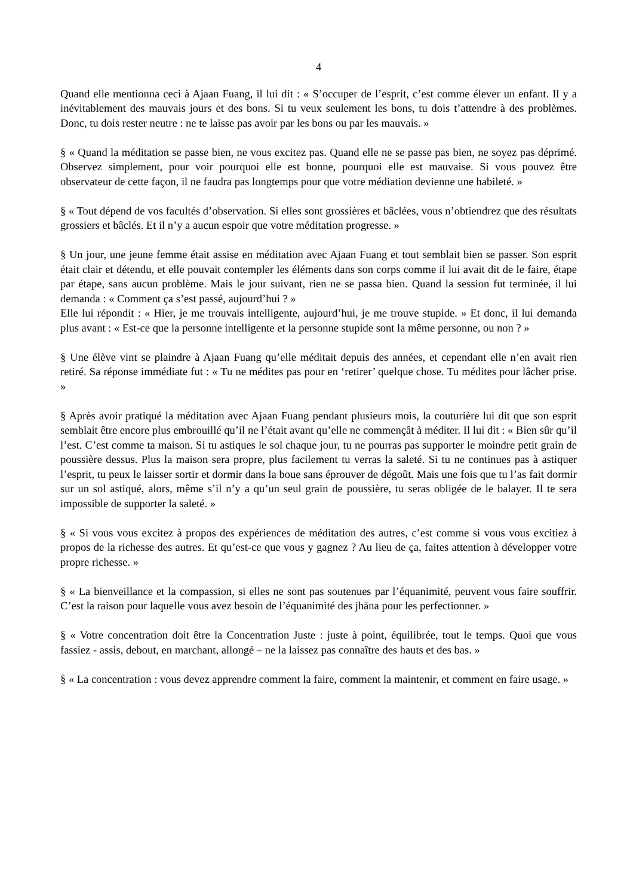4
Quand elle mentionna ceci à Ajaan Fuang, il lui dit : « S’occuper de l’esprit, c’est comme élever un enfant. Il y a inévitablement des mauvais jours et des bons. Si tu veux seulement les bons, tu dois t’attendre à des problèmes. Donc, tu dois rester neutre : ne te laisse pas avoir par les bons ou par les mauvais. »
§ « Quand la méditation se passe bien, ne vous excitez pas. Quand elle ne se passe pas bien, ne soyez pas déprimé. Observez simplement, pour voir pourquoi elle est bonne, pourquoi elle est mauvaise. Si vous pouvez être observateur de cette façon, il ne faudra pas longtemps pour que votre médiation devienne une habileté. »
§ « Tout dépend de vos facultés d’observation. Si elles sont grossières et bâclées, vous n’obtiendrez que des résultats grossiers et bâclés. Et il n’y a aucun espoir que votre méditation progresse. »
§ Un jour, une jeune femme était assise en méditation avec Ajaan Fuang et tout semblait bien se passer. Son esprit était clair et détendu, et elle pouvait contempler les éléments dans son corps comme il lui avait dit de le faire, étape par étape, sans aucun problème. Mais le jour suivant, rien ne se passa bien. Quand la session fut terminée, il lui demanda : « Comment ça s’est passé, aujourd’hui ? »
Elle lui répondit : « Hier, je me trouvais intelligente, aujourd’hui, je me trouve stupide. » Et donc, il lui demanda plus avant : « Est-ce que la personne intelligente et la personne stupide sont la même personne, ou non ? »
§ Une élève vint se plaindre à Ajaan Fuang qu’elle méditait depuis des années, et cependant elle n’en avait rien retiré. Sa réponse immédiate fut : « Tu ne médites pas pour en ‘retirer’ quelque chose. Tu médites pour lâcher prise. »
§ Après avoir pratiqué la méditation avec Ajaan Fuang pendant plusieurs mois, la couturière lui dit que son esprit semblait être encore plus embrouillé qu’il ne l’était avant qu’elle ne commençât à méditer. Il lui dit : « Bien sûr qu’il l’est. C’est comme ta maison. Si tu astiques le sol chaque jour, tu ne pourras pas supporter le moindre petit grain de poussière dessus. Plus la maison sera propre, plus facilement tu verras la saleté. Si tu ne continues pas à astiquer l’esprit, tu peux le laisser sortir et dormir dans la boue sans éprouver de dégoût. Mais une fois que tu l’as fait dormir sur un sol astiqué, alors, même s’il n’y a qu’un seul grain de poussière, tu seras obligée de le balayer. Il te sera impossible de supporter la saleté. »
§ « Si vous vous excitez à propos des expériences de méditation des autres, c’est comme si vous vous excitiez à propos de la richesse des autres. Et qu’est-ce que vous y gagnez ? Au lieu de ça, faites attention à développer votre propre richesse. »
§ « La bienveillance et la compassion, si elles ne sont pas soutenues par l’équanimité, peuvent vous faire souffrir. C’est la raison pour laquelle vous avez besoin de l’équanimité des jhāna pour les perfectionner. »
§ « Votre concentration doit être la Concentration Juste : juste à point, équilibrée, tout le temps. Quoi que vous fassiez - assis, debout, en marchant, allongé – ne la laissez pas connaître des hauts et des bas. »
§ « La concentration : vous devez apprendre comment la faire, comment la maintenir, et comment en faire usage. »